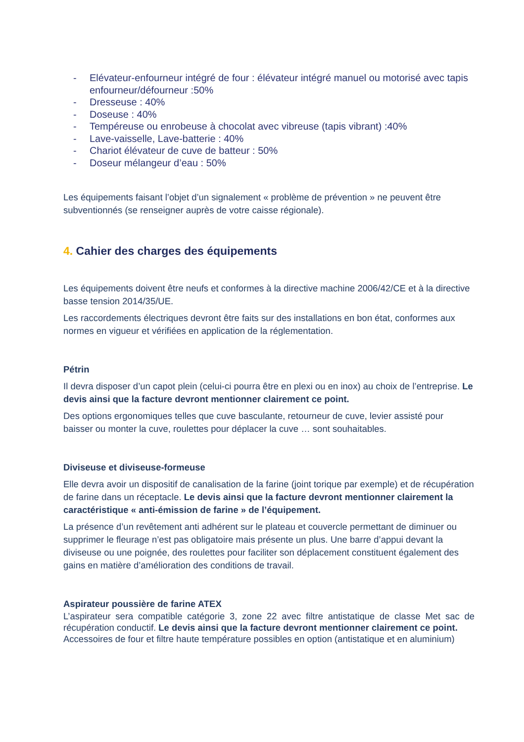- Elévateur-enfourneur intégré de four : élévateur intégré manuel ou motorisé avec tapis enfourneur/défourneur :50%
- Dresseuse : 40%
- Doseuse : 40%
- Tempéreuse ou enrobeuse à chocolat avec vibreuse (tapis vibrant) :40%
- Lave-vaisselle, Lave-batterie : 40%
- Chariot élévateur de cuve de batteur : 50%
- Doseur mélangeur d’eau : 50%
Les équipements faisant l’objet d’un signalement « problème de prévention » ne peuvent être subventionnés (se renseigner auprès de votre caisse régionale).
4. Cahier des charges des équipements
Les équipements doivent être neufs et conformes à la directive machine 2006/42/CE et à la directive basse tension 2014/35/UE.
Les raccordements électriques devront être faits sur des installations en bon état, conformes aux normes en vigueur et vérifiées en application de la réglementation.
Pétrin
Il devra disposer d’un capot plein (celui-ci pourra être en plexi ou en inox) au choix de l’entreprise. Le devis ainsi que la facture devront mentionner clairement ce point.
Des options ergonomiques telles que cuve basculante, retourneur de cuve, levier assisté pour baisser ou monter la cuve, roulettes pour déplacer la cuve … sont souhaitables.
Diviseuse et diviseuse-formeuse
Elle devra avoir un dispositif de canalisation de la farine (joint torique par exemple) et de récupération de farine dans un réceptacle. Le devis ainsi que la facture devront mentionner clairement la caractéristique « anti-émission de farine » de l’équipement.
La présence d’un revêtement anti adhérent sur le plateau et couvercle permettant de diminuer ou supprimer le fleurage n’est pas obligatoire mais présente un plus. Une barre d’appui devant la diviseuse ou une poignée, des roulettes pour faciliter son déplacement constituent également des gains en matière d’amélioration des conditions de travail.
Aspirateur poussière de farine ATEX
L’aspirateur sera compatible catégorie 3, zone 22 avec filtre antistatique de classe Met sac de récupération conductif. Le devis ainsi que la facture devront mentionner clairement ce point.
Accessoires de four et filtre haute température possibles en option (antistatique et en aluminium)